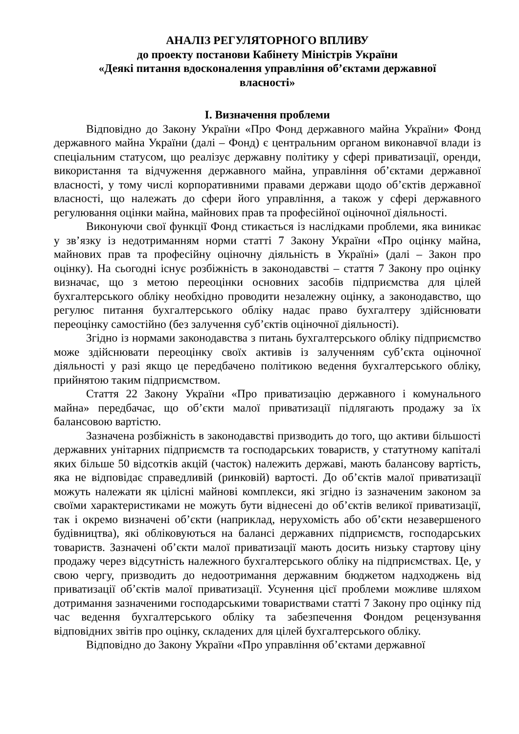АНАЛІЗ РЕГУЛЯТОРНОГО ВПЛИВУ
до проекту постанови Кабінету Міністрів України
«Деякі питання вдосконалення управління об’єктами державної
власності»
I. Визначення проблеми
Відповідно до Закону України «Про Фонд державного майна України» Фонд державного майна України (далі – Фонд) є центральним органом виконавчої влади із спеціальним статусом, що реалізує державну політику у сфері приватизації, оренди, використання та відчуження державного майна, управління об’єктами державної власності, у тому числі корпоративними правами держави щодо об’єктів державної власності, що належать до сфери його управління, а також у сфері державного регулювання оцінки майна, майнових прав та професійної оціночної діяльності.
Виконуючи свої функції Фонд стикається із наслідками проблеми, яка виникає у зв’язку із недотриманням норми статті 7 Закону України «Про оцінку майна, майнових прав та професійну оціночну діяльність в Україні» (далі – Закон про оцінку). На сьогодні існує розбіжність в законодавстві – стаття 7 Закону про оцінку визначає, що з метою переоцінки основних засобів підприємства для цілей бухгалтерського обліку необхідно проводити незалежну оцінку, а законодавство, що регулює питання бухгалтерського обліку надає право бухгалтеру здійснювати переоцінку самостійно (без залучення суб’єктів оціночної діяльності).
Згідно із нормами законодавства з питань бухгалтерського обліку підприємство може здійснювати переоцінку своїх активів із залученням суб’єкта оціночної діяльності у разі якщо це передбачено політикою ведення бухгалтерського обліку, прийнятою таким підприємством.
Стаття 22 Закону України «Про приватизацію державного і комунального майна» передбачає, що об’єкти малої приватизації підлягають продажу за їх балансовою вартістю.
Зазначена розбіжність в законодавстві призводить до того, що активи більшості державних унітарних підприємств та господарських товариств, у статутному капіталі яких більше 50 відсотків акцій (часток) належить державі, мають балансову вартість, яка не відповідає справедливій (ринковій) вартості. До об’єктів малої приватизації можуть належати як цілісні майнові комплекси, які згідно із зазначеним законом за своїми характеристиками не можуть бути віднесені до об’єктів великої приватизації, так і окремо визначені об’єкти (наприклад, нерухомість або об’єкти незавершеного будівництва), які обліковуються на балансі державних підприємств, господарських товариств. Зазначені об’єкти малої приватизації мають досить низьку стартову ціну продажу через відсутність належного бухгалтерського обліку на підприємствах. Це, у свою чергу, призводить до недоотримання державним бюджетом надходжень від приватизації об’єктів малої приватизації. Усунення цієї проблеми можливе шляхом дотримання зазначеними господарськими товариствами статті 7 Закону про оцінку під час ведення бухгалтерського обліку та забезпечення Фондом рецензування відповідних звітів про оцінку, складених для цілей бухгалтерського обліку.
Відповідно до Закону України «Про управління об’єктами державної